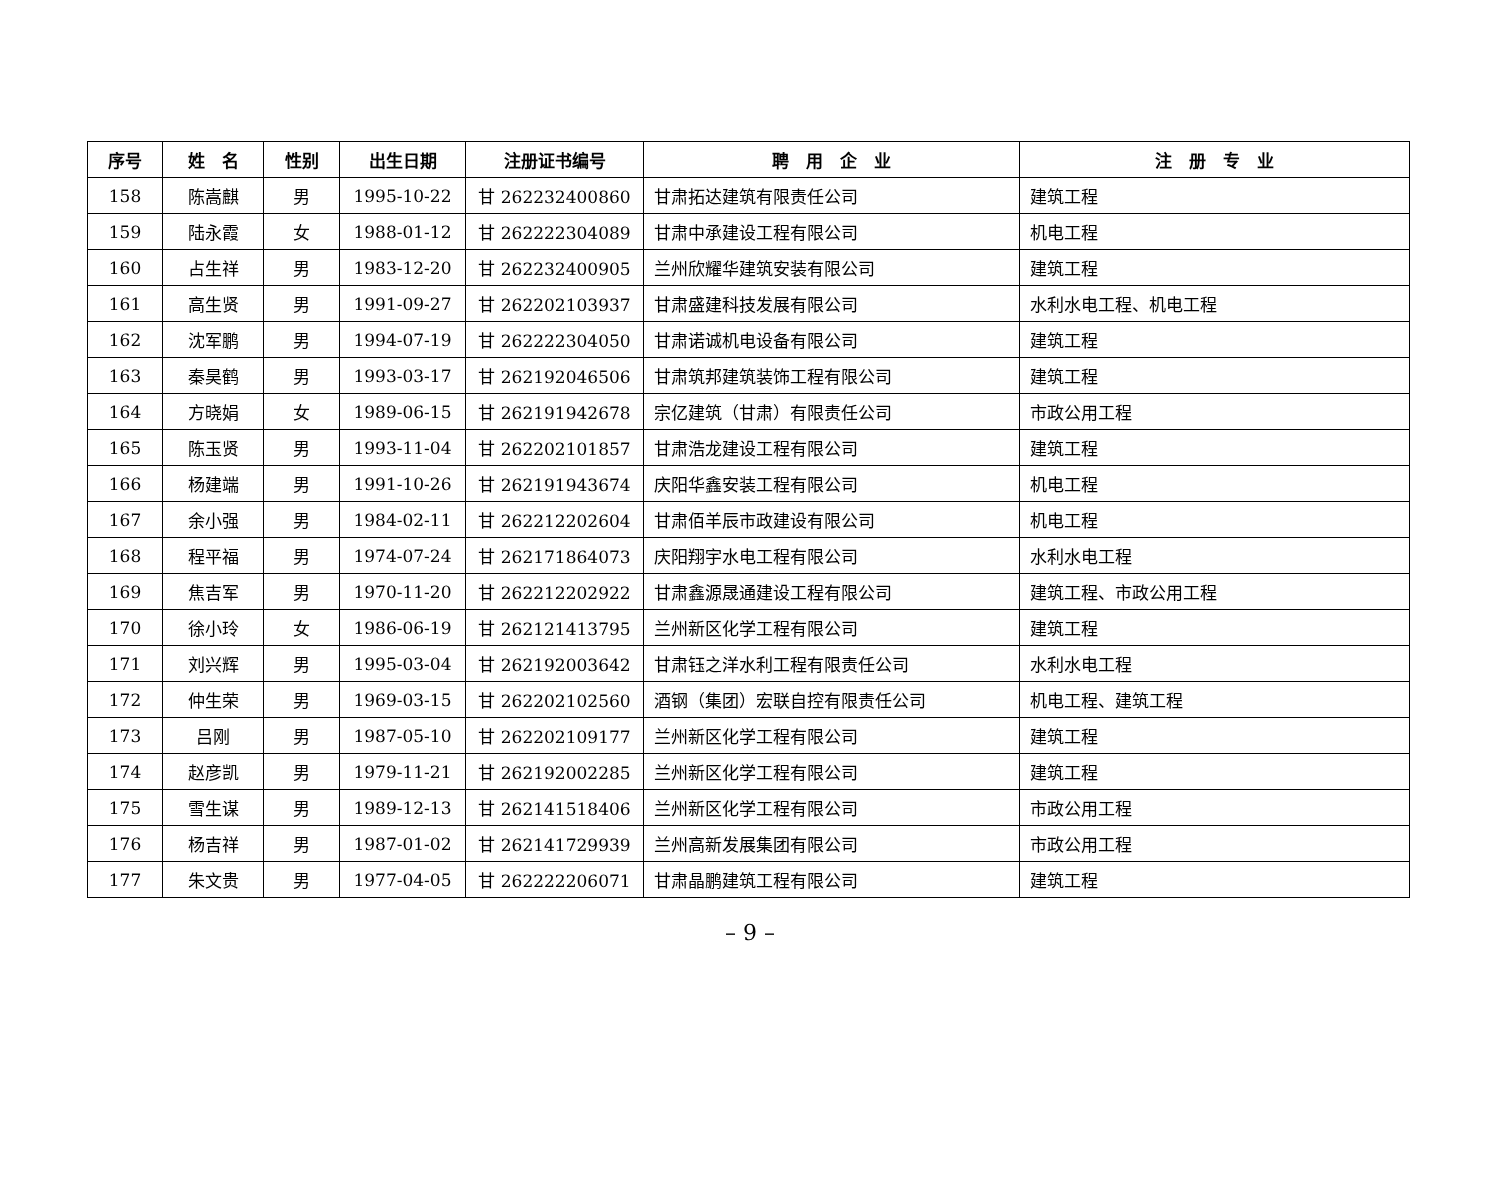| 序号 | 姓 名 | 性别 | 出生日期 | 注册证书编号 | 聘 用 企 业 | 注 册 专 业 |
| --- | --- | --- | --- | --- | --- | --- |
| 158 | 陈嵩麒 | 男 | 1995-10-22 | 甘 262232400860 | 甘肃拓达建筑有限责任公司 | 建筑工程 |
| 159 | 陆永霞 | 女 | 1988-01-12 | 甘 262222304089 | 甘肃中承建设工程有限公司 | 机电工程 |
| 160 | 占生祥 | 男 | 1983-12-20 | 甘 262232400905 | 兰州欣耀华建筑安装有限公司 | 建筑工程 |
| 161 | 高生贤 | 男 | 1991-09-27 | 甘 262202103937 | 甘肃盛建科技发展有限公司 | 水利水电工程、机电工程 |
| 162 | 沈军鹏 | 男 | 1994-07-19 | 甘 262222304050 | 甘肃诺诚机电设备有限公司 | 建筑工程 |
| 163 | 秦昊鹤 | 男 | 1993-03-17 | 甘 262192046506 | 甘肃筑邦建筑装饰工程有限公司 | 建筑工程 |
| 164 | 方晓娟 | 女 | 1989-06-15 | 甘 262191942678 | 宗亿建筑（甘肃）有限责任公司 | 市政公用工程 |
| 165 | 陈玉贤 | 男 | 1993-11-04 | 甘 262202101857 | 甘肃浩龙建设工程有限公司 | 建筑工程 |
| 166 | 杨建端 | 男 | 1991-10-26 | 甘 262191943674 | 庆阳华鑫安装工程有限公司 | 机电工程 |
| 167 | 余小强 | 男 | 1984-02-11 | 甘 262212202604 | 甘肃佰羊辰市政建设有限公司 | 机电工程 |
| 168 | 程平福 | 男 | 1974-07-24 | 甘 262171864073 | 庆阳翔宇水电工程有限公司 | 水利水电工程 |
| 169 | 焦吉军 | 男 | 1970-11-20 | 甘 262212202922 | 甘肃鑫源晟通建设工程有限公司 | 建筑工程、市政公用工程 |
| 170 | 徐小玲 | 女 | 1986-06-19 | 甘 262121413795 | 兰州新区化学工程有限公司 | 建筑工程 |
| 171 | 刘兴辉 | 男 | 1995-03-04 | 甘 262192003642 | 甘肃钰之洋水利工程有限责任公司 | 水利水电工程 |
| 172 | 仲生荣 | 男 | 1969-03-15 | 甘 262202102560 | 酒钢（集团）宏联自控有限责任公司 | 机电工程、建筑工程 |
| 173 | 吕刚 | 男 | 1987-05-10 | 甘 262202109177 | 兰州新区化学工程有限公司 | 建筑工程 |
| 174 | 赵彦凯 | 男 | 1979-11-21 | 甘 262192002285 | 兰州新区化学工程有限公司 | 建筑工程 |
| 175 | 雪生谋 | 男 | 1989-12-13 | 甘 262141518406 | 兰州新区化学工程有限公司 | 市政公用工程 |
| 176 | 杨吉祥 | 男 | 1987-01-02 | 甘 262141729939 | 兰州高新发展集团有限公司 | 市政公用工程 |
| 177 | 朱文贵 | 男 | 1977-04-05 | 甘 262222206071 | 甘肃晶鹏建筑工程有限公司 | 建筑工程 |
– 9 –